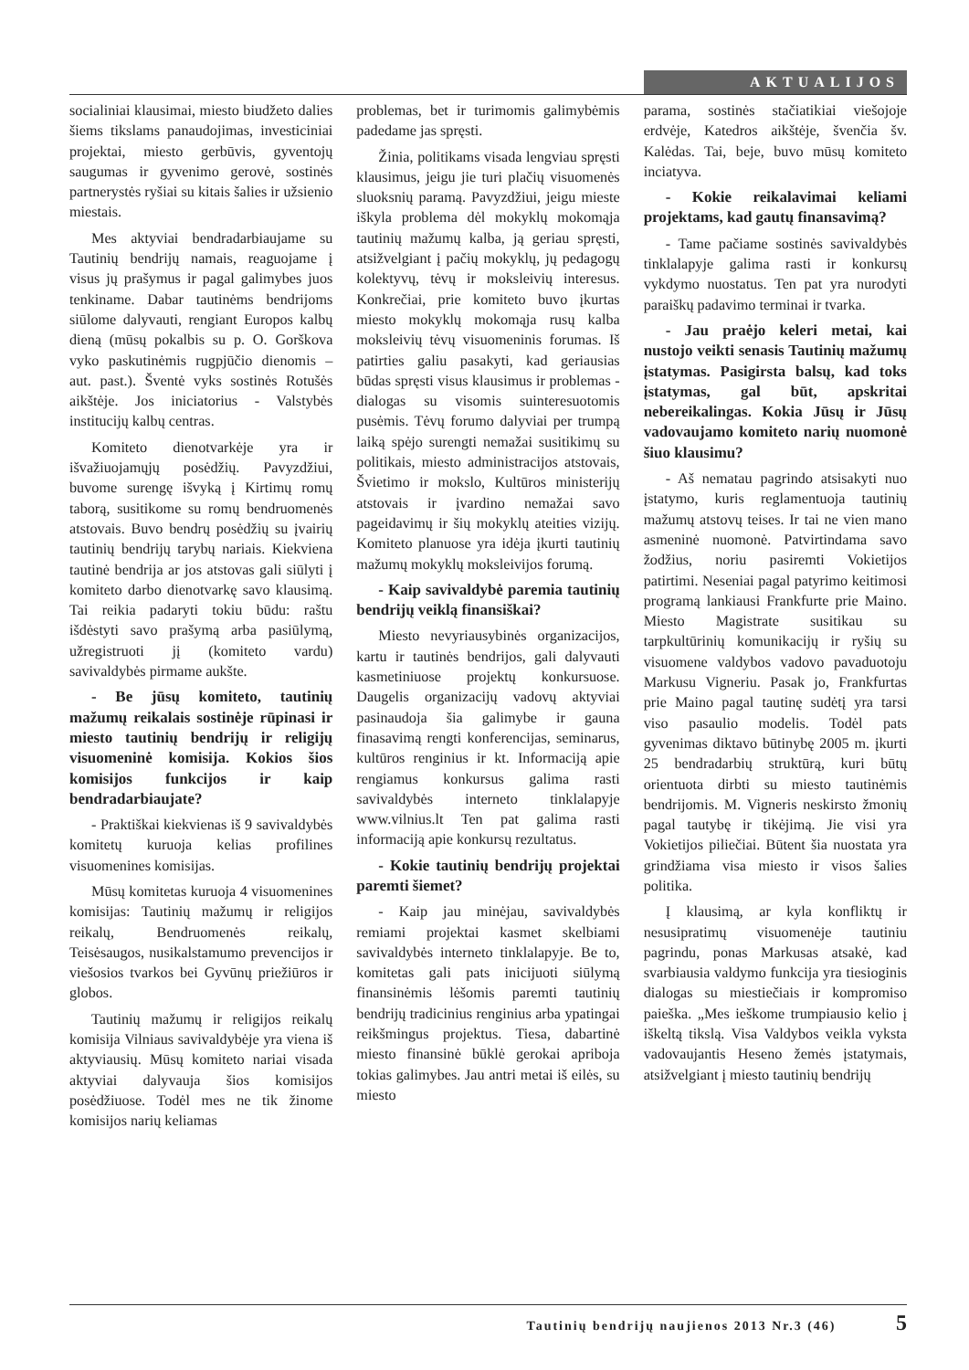AKTUALIJOS
socialiniai klausimai, miesto biudžeto dalies šiems tikslams panaudojimas, investiciniai projektai, miesto gerbūvis, gyventojų saugumas ir gyvenimo gerovė, sostinės partnerystės ryšiai su kitais šalies ir užsienio miestais.
Mes aktyviai bendradarbiaujame su Tautinių bendrijų namais, reaguojame į visus jų prašymus ir pagal galimybes juos tenkiname. Dabar tautinėms bendrijoms siūlome dalyvauti, rengiant Europos kalbų dieną (mūsų pokalbis su p. O. Gorškova vyko paskutinėmis rugpjūčio dienomis – aut. past.). Šventė vyks sostinės Rotušės aikštėje. Jos iniciatorius - Valstybės institucijų kalbų centras.
Komiteto dienotvarkėje yra ir išvažiuojamųjų posėdžių. Pavyzdžiui, buvome surengę išvyką į Kirtimų romų taborą, susitikome su romų bendruomenės atstovais. Buvo bendrų posėdžių su įvairių tautinių bendrijų tarybų nariais. Kiekviena tautinė bendrija ar jos atstovas gali siūlyti į komiteto darbo dienotvarkę savo klausimą. Tai reikia padaryti tokiu būdu: raštu išdėstyti savo prašymą arba pasiūlymą, užregistruoti jį (komiteto vardu) savivaldybės pirmame aukšte.
- Be jūsų komiteto, tautinių mažumų reikalais sostinėje rūpinasi ir miesto tautinių bendrijų ir religijų visuomeninė komisija. Kokios šios komisijos funkcijos ir kaip bendradarbiaujate?
- Praktiškai kiekvienas iš 9 savivaldybės komitetų kuruoja kelias profilines visuomenines komisijas.
Mūsų komitetas kuruoja 4 visuomenines komisijas: Tautinių mažumų ir religijos reikalų, Bendruomenės reikalų, Teisėsaugos, nusikalstamumo prevencijos ir viešosios tvarkos bei Gyvūnų priežiūros ir globos.
Tautinių mažumų ir religijos reikalų komisija Vilniaus savivaldybėje yra viena iš aktyviausių. Mūsų komiteto nariai visada aktyviai dalyvauja šios komisijos posėdžiuose. Todėl mes ne tik žinome komisijos narių keliamas
problemas, bet ir turimomis galimybėmis padedame jas spręsti.
Žinia, politikams visada lengviau spręsti klausimus, jeigu jie turi plačių visuomenės sluoksnių paramą. Pavyzdžiui, jeigu mieste iškyla problema dėl mokyklų mokomąja tautinių mažumų kalba, ją geriau spręsti, atsižvelgiant į pačių mokyklų, jų pedagogų kolektyvų, tėvų ir moksleivių interesus. Konkrečiai, prie komiteto buvo įkurtas miesto mokyklų mokomąja rusų kalba moksleivių tėvų visuomeninis forumas. Iš patirties galiu pasakyti, kad geriausias būdas spręsti visus klausimus ir problemas - dialogas su visomis suinteresuotomis pusėmis. Tėvų forumo dalyviai per trumpą laiką spėjo surengti nemažai susitikimų su politikais, miesto administracijos atstovais, Švietimo ir mokslo, Kultūros ministerijų atstovais ir įvardino nemažai savo pageidavimų ir šių mokyklų ateities vizijų. Komiteto planuose yra idėja įkurti tautinių mažumų mokyklų moksleivijos forumą.
- Kaip savivaldybė paremia tautinių bendrijų veiklą finansiškai?
Miesto nevyriausybinės organizacijos, kartu ir tautinės bendrijos, gali dalyvauti kasmetiniuose projektų konkursuose. Daugelis organizacijų vadovų aktyviai pasinaudoja šia galimybe ir gauna finasavimą rengti konferencijas, seminarus, kultūros renginius ir kt. Informaciją apie rengiamus konkursus galima rasti savivaldybės interneto tinklalapyje www.vilnius.lt Ten pat galima rasti informaciją apie konkursų rezultatus.
- Kokie tautinių bendrijų projektai paremti šiemet?
- Kaip jau minėjau, savivaldybės remiami projektai kasmet skelbiami savivaldybės interneto tinklalapyje. Be to, komitetas gali pats inicijuoti siūlymą finansinėmis lėšomis paremti tautinių bendrijų tradicinius renginius arba ypatingai reikšmingus projektus. Tiesa, dabartinė miesto finansinė būklė gerokai apriboja tokias galimybes. Jau antri metai iš eilės, su miesto
parama, sostinės stačiatikiai viešojoje erdvėje, Katedros aikštėje, švenčia šv. Kalėdas. Tai, beje, buvo mūsų komiteto inciatyva.
- Kokie reikalavimai keliami projektams, kad gautų finansavimą?
- Tame pačiame sostinės savivaldybės tinklalapyje galima rasti ir konkursų vykdymo nuostatus. Ten pat yra nurodyti paraiškų padavimo terminai ir tvarka.
- Jau praėjo keleri metai, kai nustojo veikti senasis Tautinių mažumų įstatymas. Pasigirsta balsų, kad toks įstatymas, gal būt, apskritai nebereikalingas. Kokia Jūsų ir Jūsų vadovaujamo komiteto narių nuomonė šiuo klausimu?
- Aš nematau pagrindo atsisakyti nuo įstatymo, kuris reglamentuoja tautinių mažumų atstovų teises. Ir tai ne vien mano asmeninė nuomonė. Patvirtindama savo žodžius, noriu pasiremti Vokietijos patirtimi. Neseniai pagal patyrimo keitimosi programą lankiausi Frankfurte prie Maino. Miesto Magistrate susitikau su tarpkultūrinių komunikacijų ir ryšių su visuomene valdybos vadovo pavaduotoju Markusu Vigneriu. Pasak jo, Frankfurtas prie Maino pagal tautinę sudėtį yra tarsi viso pasaulio modelis. Todėl pats gyvenimas diktavo būtinybę 2005 m. įkurti 25 bendradarbių struktūrą, kuri būtų orientuota dirbti su miesto tautinėmis bendrijomis. M. Vigneris neskirsto žmonių pagal tautybę ir tikėjimą. Jie visi yra Vokietijos piliečiai. Būtent šia nuostata yra grindžiama visa miesto ir visos šalies politika.
Į klausimą, ar kyla konfliktų ir nesusipratimų visuomenėje tautiniu pagrindu, ponas Markusas atsakė, kad svarbiausia valdymo funkcija yra tiesioginis dialogas su miestiečiais ir kompromiso paieška. „Mes ieškome trumpiausio kelio į iškeltą tikslą. Visa Valdybos veikla vyksta vadovaujantis Heseno žemės įstatymais, atsižvelgiant į miesto tautinių bendrijų
Tautinių bendrijų naujienos 2013 Nr.3 (46) 5